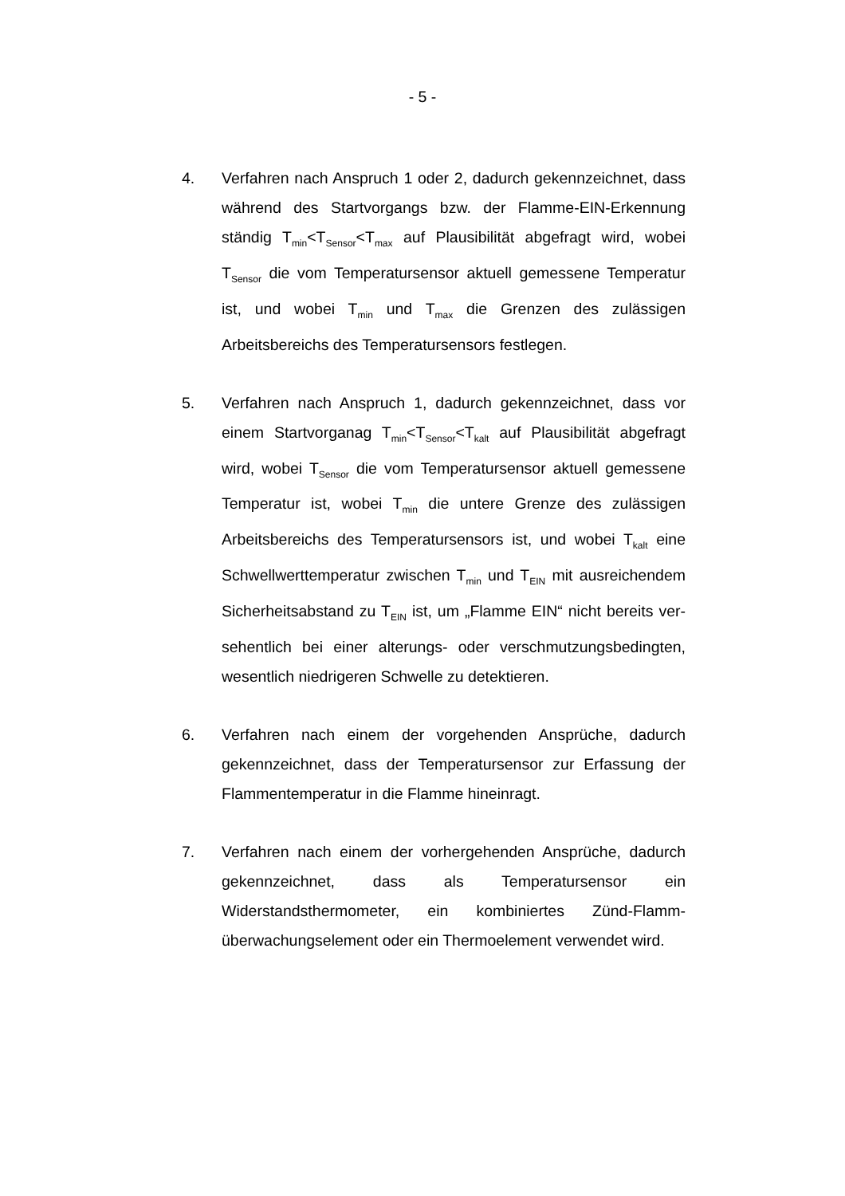- 5 -
4. Verfahren nach Anspruch 1 oder 2, dadurch gekennzeichnet, dass während des Startvorgangs bzw. der Flamme-EIN-Erkennung ständig T<sub>min</sub><T<sub>Sensor</sub><T<sub>max</sub> auf Plausibilität abgefragt wird, wobei T<sub>Sensor</sub> die vom Temperatursensor aktuell gemessene Temperatur ist, und wobei T<sub>min</sub> und T<sub>max</sub> die Grenzen des zulässigen Arbeitsbereichs des Temperatur­sensors festlegen.
5. Verfahren nach Anspruch 1, dadurch gekennzeichnet, dass vor einem Startvorganag T<sub>min</sub><T<sub>Sensor</sub><T<sub>kalt</sub> auf Plausibilität abgefragt wird, wobei T<sub>Sensor</sub> die vom Temperatursensor aktuell gemessene Temperatur ist, wobei T<sub>min</sub> die untere Grenze des zulässigen Arbeitsbereichs des Temperatur­sensors ist, und wobei T<sub>kalt</sub> eine Schwellwerttemperatur zwischen T<sub>min</sub> und T<sub>EIN</sub> mit ausreichendem Sicherheits­abstand zu T<sub>EIN</sub> ist, um „Flamme EIN“ nicht bereits ver­sehentlich bei einer alterungs- oder verschmutzungsbe­dingten, wesentlich niedrigeren Schwelle zu detektieren.
6. Verfahren nach einem der vorgehenden Ansprüche, dadurch gekennzeichnet, dass der Temperatursensor zur Erfassung der Flammentemperatur in die Flamme hineinragt.
7. Verfahren nach einem der vorhergehenden Ansprüche, dadurch gekennzeichnet, dass als Temperatursensor ein Widerstandsthermometer, ein kombiniertes Zünd-Flamm­überwachungselement oder ein Thermoelement verwendet wird.